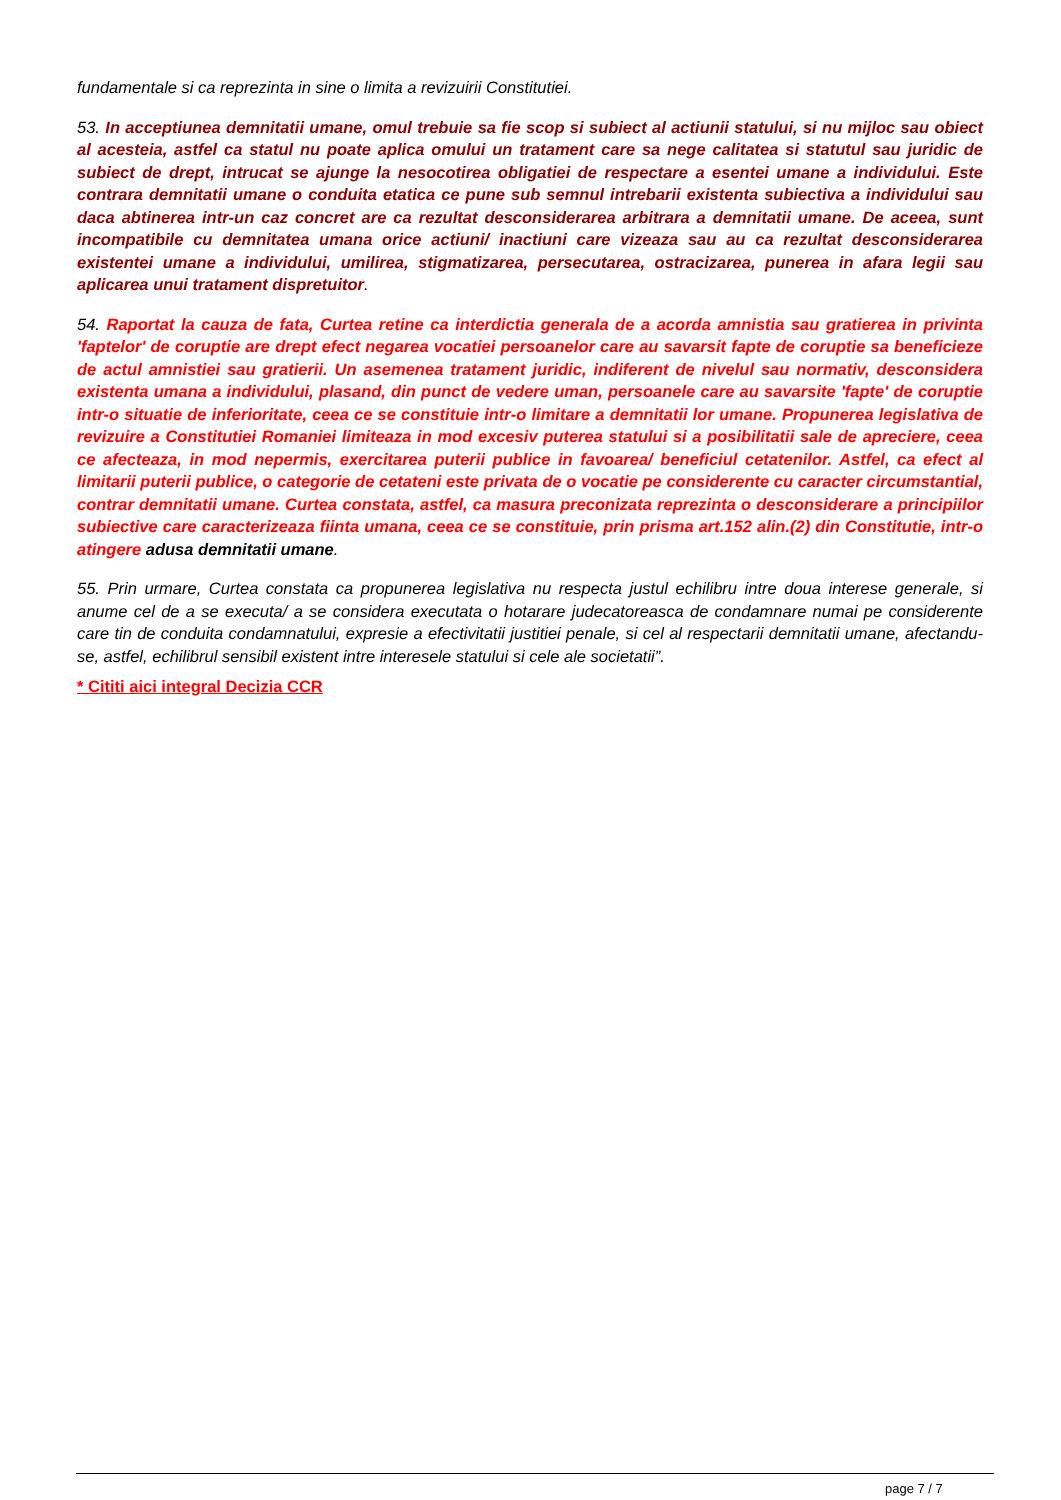fundamentale si ca reprezinta in sine o limita a revizuirii Constitutiei.
53. In acceptiunea demnitatii umane, omul trebuie sa fie scop si subiect al actiunii statului, si nu mijloc sau obiect al acesteia, astfel ca statul nu poate aplica omului un tratament care sa nege calitatea si statutul sau juridic de subiect de drept, intrucat se ajunge la nesocotirea obligatiei de respectare a esentei umane a individului. Este contrara demnitatii umane o conduita etatica ce pune sub semnul intrebarii existenta subiectiva a individului sau daca abtinerea intr-un caz concret are ca rezultat desconsiderarea arbitrara a demnitatii umane. De aceea, sunt incompatibile cu demnitatea umana orice actiuni/ inactiuni care vizeaza sau au ca rezultat desconsiderarea existentei umane a individului, umilirea, stigmatizarea, persecutarea, ostracizarea, punerea in afara legii sau aplicarea unui tratament dispretuitor.
54. Raportat la cauza de fata, Curtea retine ca interdictia generala de a acorda amnistia sau gratierea in privinta 'faptelor' de coruptie are drept efect negarea vocatiei persoanelor care au savarsit fapte de coruptie sa beneficieze de actul amnistiei sau gratierii. Un asemenea tratament juridic, indiferent de nivelul sau normativ, desconsidera existenta umana a individului, plasand, din punct de vedere uman, persoanele care au savarsite 'fapte' de coruptie intr-o situatie de inferioritate, ceea ce se constituie intr-o limitare a demnitatii lor umane. Propunerea legislativa de revizuire a Constitutiei Romaniei limiteaza in mod excesiv puterea statului si a posibilitatii sale de apreciere, ceea ce afecteaza, in mod nepermis, exercitarea puterii publice in favoarea/ beneficiul cetatenilor. Astfel, ca efect al limitarii puterii publice, o categorie de cetateni este privata de o vocatie pe considerente cu caracter circumstantial, contrar demnitatii umane. Curtea constata, astfel, ca masura preconizata reprezinta o desconsiderare a principiilor subiective care caracterizeaza fiinta umana, ceea ce se constituie, prin prisma art.152 alin.(2) din Constitutie, intr-o atingere adusa demnitatii umane.
55. Prin urmare, Curtea constata ca propunerea legislativa nu respecta justul echilibru intre doua interese generale, si anume cel de a se executa/ a se considera executata o hotarare judecatoreasca de condamnare numai pe considerente care tin de conduita condamnatului, expresie a efectivitatii justitiei penale, si cel al respectarii demnitatii umane, afectandu-se, astfel, echilibrul sensibil existent intre interesele statului si cele ale societatii”.
* Cititi aici integral Decizia CCR
page 7 / 7